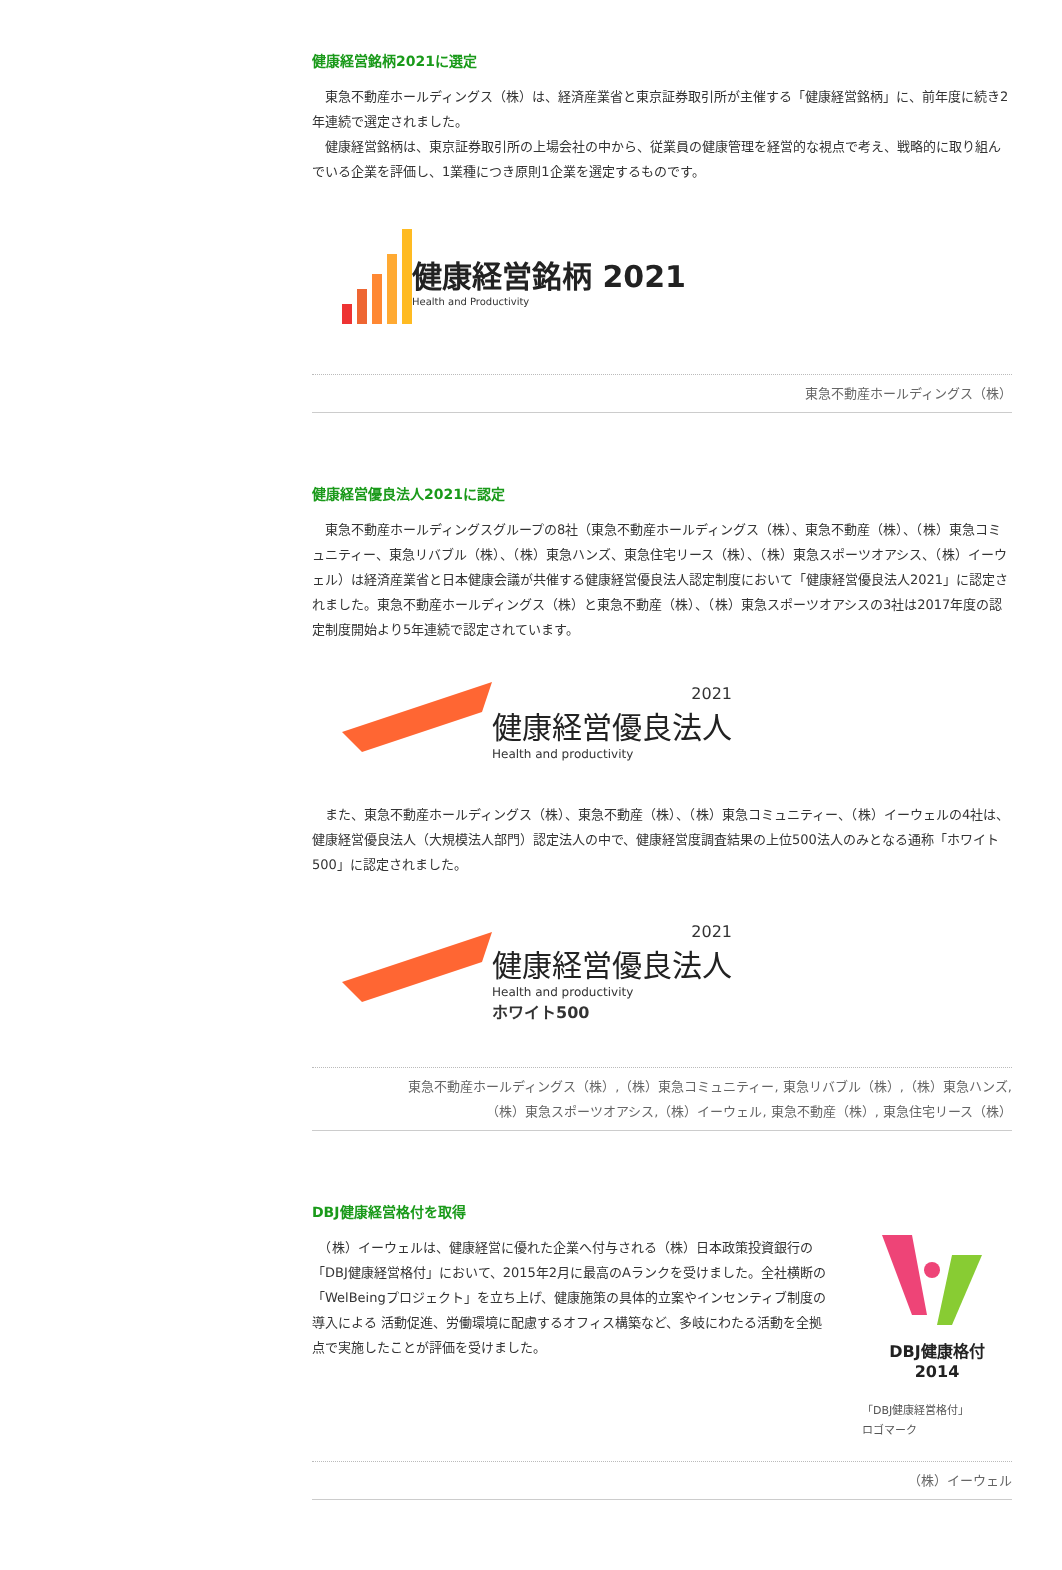健康経営銘柄2021に選定
　東急不動産ホールディングス（株）は、経済産業省と東京証券取引所が主催する「健康経営銘柄」に、前年度に続き2年連続で選定されました。
　健康経営銘柄は、東京証券取引所の上場会社の中から、従業員の健康管理を経営的な視点で考え、戦略的に取り組んでいる企業を評価し、1業種につき原則1企業を選定するものです。
健康経営銘柄 2021
Health and Productivity
東急不動産ホールディングス（株）
健康経営優良法人2021に認定
　東急不動産ホールディングスグループの8社（東急不動産ホールディングス（株）、東急不動産（株）、（株）東急コミュニティー、東急リバブル（株）、（株）東急ハンズ、東急住宅リース（株）、（株）東急スポーツオアシス、（株）イーウェル）は経済産業省と日本健康会議が共催する健康経営優良法人認定制度において「健康経営優良法人2021」に認定されました。東急不動産ホールディングス（株）と東急不動産（株）、（株）東急スポーツオアシスの3社は2017年度の認定制度開始より5年連続で認定されています。
2021
健康経営優良法人
Health and productivity
　また、東急不動産ホールディングス（株）、東急不動産（株）、（株）東急コミュニティー、（株）イーウェルの4社は、健康経営優良法人（大規模法人部門）認定法人の中で、健康経営度調査結果の上位500法人のみとなる通称「ホワイト500」に認定されました。
2021
健康経営優良法人
Health and productivity
ホワイト500
東急不動産ホールディングス（株）,（株）東急コミュニティー, 東急リバブル（株）,（株）東急ハンズ,
（株）東急スポーツオアシス,（株）イーウェル, 東急不動産（株）, 東急住宅リース（株）
DBJ健康経営格付を取得
　（株）イーウェルは、健康経営に優れた企業へ付与される（株）日本政策投資銀行の「DBJ健康経営格付」において、2015年2月に最高のAランクを受けました。全社横断の「WelBeingプロジェクト」を立ち上げ、健康施策の具体的立案やインセンティブ制度の導入による 活動促進、労働環境に配慮するオフィス構築など、多岐にわたる活動を全拠点で実施したことが評価を受けました。
DBJ健康格付
2014
「DBJ健康経営格付」
ロゴマーク
（株）イーウェル